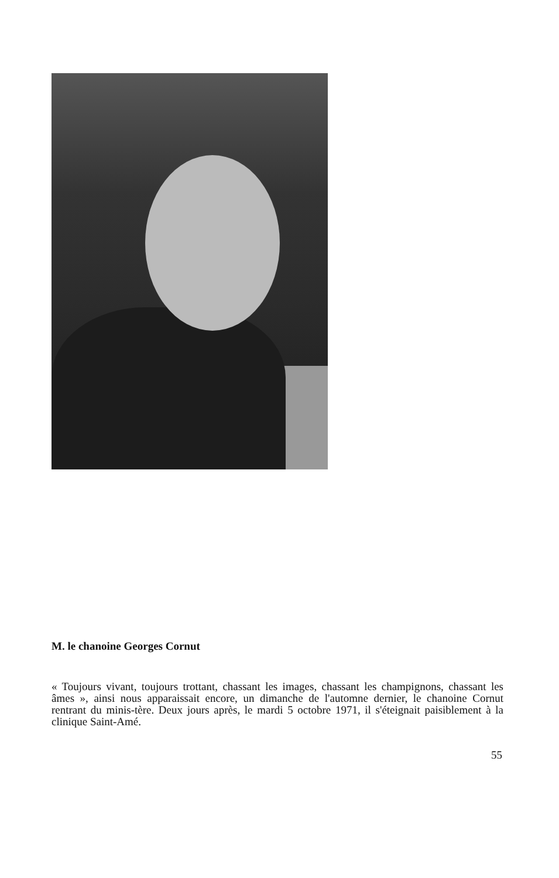M. le chanoine Georges Cornut
« Toujours vivant, toujours trottant, chassant les images, chassant les champignons, chassant les âmes », ainsi nous apparaissait encore, un dimanche de l'automne dernier, le chanoine Cornut rentrant du minis-tère. Deux jours après, le mardi 5 octobre 1971, il s'éteignait paisiblement à la clinique Saint-Amé.
55